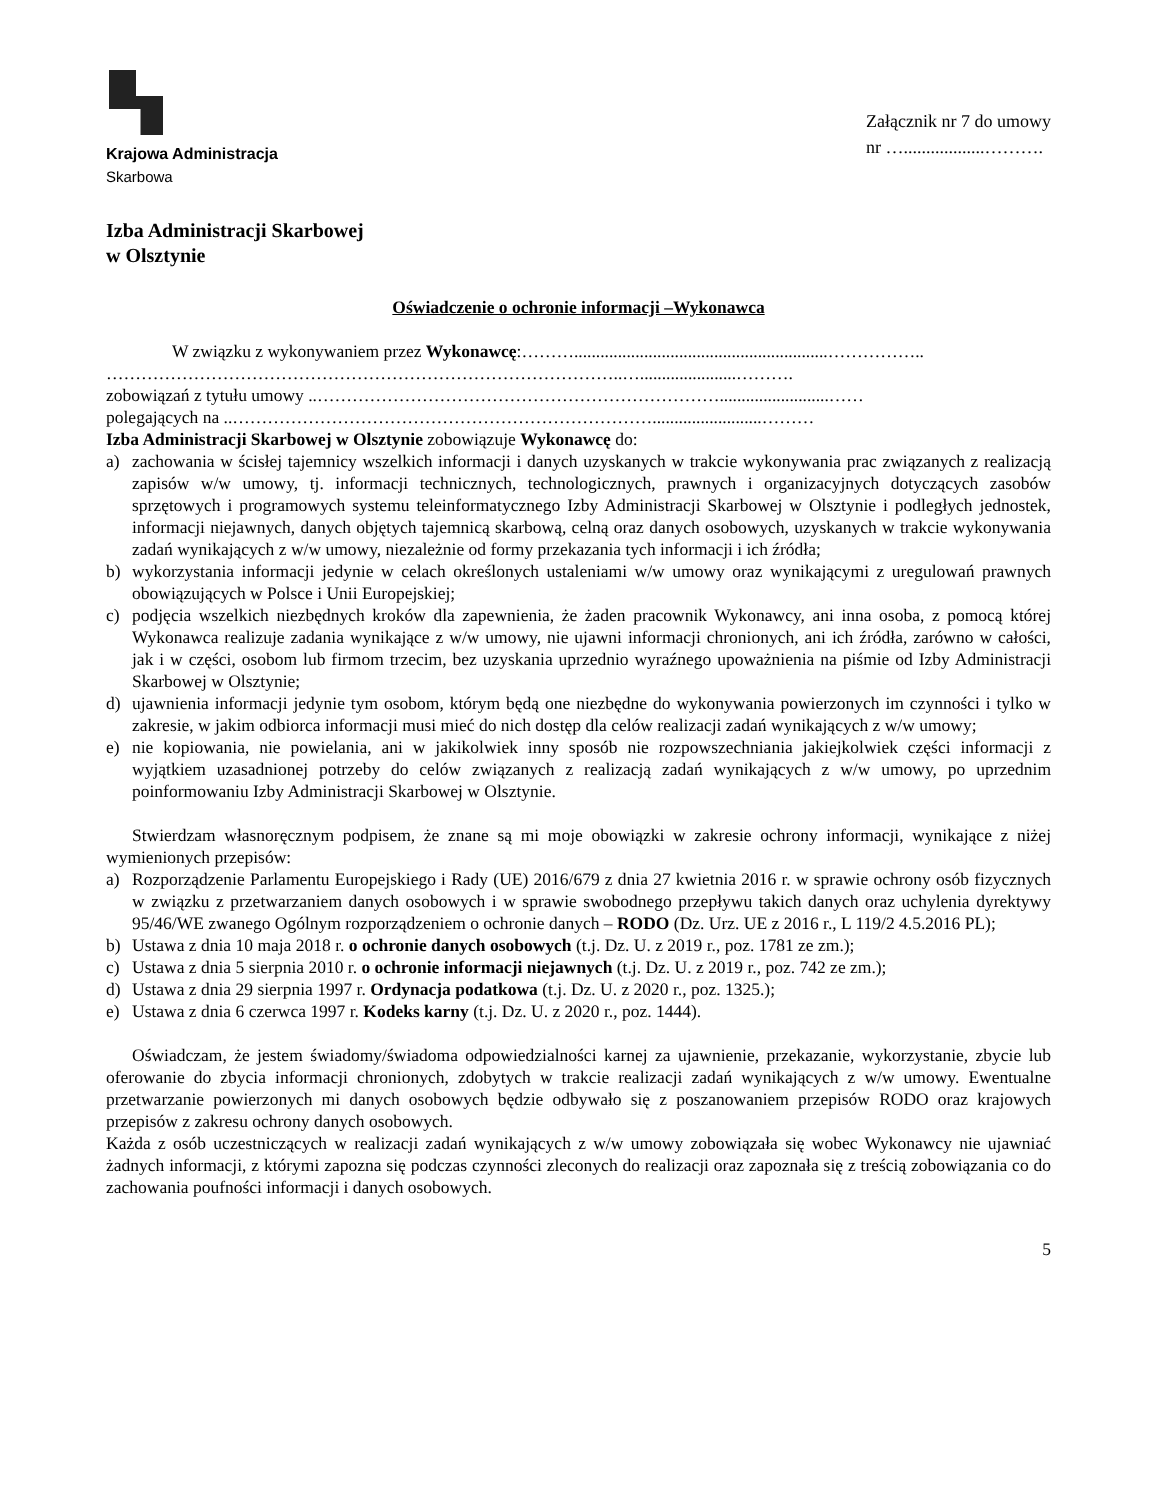Krajowa Administracja
Skarbowa
Załącznik nr 7 do umowy
nr …..................……….
Izba Administracji Skarbowej
w Olsztynie
Oświadczenie o ochronie informacji –Wykonawca
W związku z wykonywaniem przez Wykonawcę:………..........................................................……………..
……………………………………………………………………………..…......................……….
zobowiązań z tytułu umowy ..…………………………………………………………….........................……
polegających na ..……………………………………………………………….........................………
Izba Administracji Skarbowej w Olsztynie zobowiązuje Wykonawcę do:
a) zachowania w ścisłej tajemnicy wszelkich informacji i danych uzyskanych w trakcie wykonywania prac związanych z realizacją zapisów w/w umowy, tj. informacji technicznych, technologicznych, prawnych i organizacyjnych dotyczących zasobów sprzętowych i programowych systemu teleinformatycznego Izby Administracji Skarbowej w Olsztynie i podległych jednostek, informacji niejawnych, danych objętych tajemnicą skarbową, celną oraz danych osobowych, uzyskanych w trakcie wykonywania zadań wynikających z w/w umowy, niezależnie od formy przekazania tych informacji i ich źródła;
b) wykorzystania informacji jedynie w celach określonych ustaleniami w/w umowy oraz wynikającymi z uregulowań prawnych obowiązujących w Polsce i Unii Europejskiej;
c) podjęcia wszelkich niezbędnych kroków dla zapewnienia, że żaden pracownik Wykonawcy, ani inna osoba, z pomocą której Wykonawca realizuje zadania wynikające z w/w umowy, nie ujawni informacji chronionych, ani ich źródła, zarówno w całości, jak i w części, osobom lub firmom trzecim, bez uzyskania uprzednio wyraźnego upoważnienia na piśmie od Izby Administracji Skarbowej w Olsztynie;
d) ujawnienia informacji jedynie tym osobom, którym będą one niezbędne do wykonywania powierzonych im czynności i tylko w zakresie, w jakim odbiorca informacji musi mieć do nich dostęp dla celów realizacji zadań wynikających z w/w umowy;
e) nie kopiowania, nie powielania, ani w jakikolwiek inny sposób nie rozpowszechniania jakiejkolwiek części informacji z wyjątkiem uzasadnionej potrzeby do celów związanych z realizacją zadań wynikających z w/w umowy, po uprzednim poinformowaniu Izby Administracji Skarbowej w Olsztynie.
Stwierdzam własnoręcznym podpisem, że znane są mi moje obowiązki w zakresie ochrony informacji, wynikające z niżej wymienionych przepisów:
a) Rozporządzenie Parlamentu Europejskiego i Rady (UE) 2016/679 z dnia 27 kwietnia 2016 r. w sprawie ochrony osób fizycznych w związku z przetwarzaniem danych osobowych i w sprawie swobodnego przepływu takich danych oraz uchylenia dyrektywy 95/46/WE zwanego Ogólnym rozporządzeniem o ochronie danych – RODO (Dz. Urz. UE z 2016 r., L 119/2 4.5.2016 PL);
b) Ustawa z dnia 10 maja 2018 r. o ochronie danych osobowych (t.j. Dz. U. z 2019 r., poz. 1781 ze zm.);
c) Ustawa z dnia 5 sierpnia 2010 r. o ochronie informacji niejawnych (t.j. Dz. U. z 2019 r., poz. 742 ze zm.);
d) Ustawa z dnia 29 sierpnia 1997 r. Ordynacja podatkowa (t.j. Dz. U. z 2020 r., poz. 1325.);
e) Ustawa z dnia 6 czerwca 1997 r. Kodeks karny (t.j. Dz. U. z 2020 r., poz. 1444).
Oświadczam, że jestem świadomy/świadoma odpowiedzialności karnej za ujawnienie, przekazanie, wykorzystanie, zbycie lub oferowanie do zbycia informacji chronionych, zdobytych w trakcie realizacji zadań wynikających z w/w umowy. Ewentualne przetwarzanie powierzonych mi danych osobowych będzie odbywało się z poszanowaniem przepisów RODO oraz krajowych przepisów z zakresu ochrony danych osobowych.
Każda z osób uczestniczących w realizacji zadań wynikających z w/w umowy zobowiązała się wobec Wykonawcy nie ujawniać żadnych informacji, z którymi zapozna się podczas czynności zleconych do realizacji oraz zapoznała się z treścią zobowiązania co do zachowania poufności informacji i danych osobowych.
5